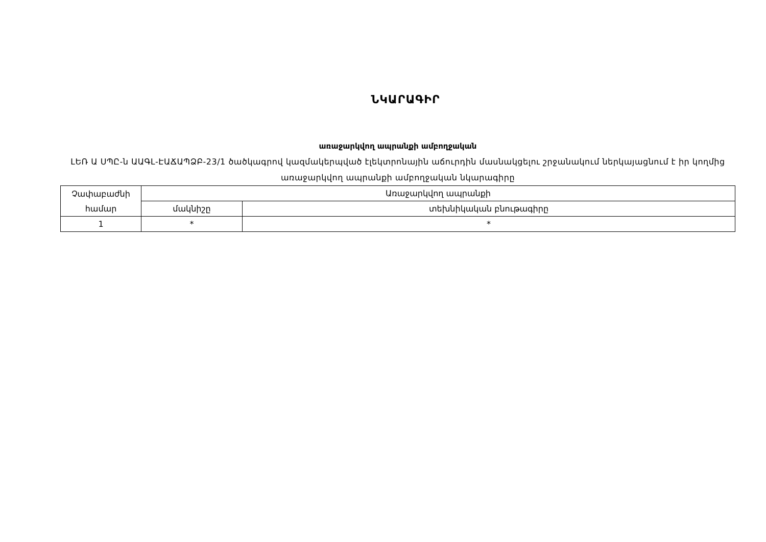ՆԿԱՐԱԳԻՐ
առաջարկվող ապրանքի ամբողջական
ԼԵՌ Ա ՍՊԸ-ն ԱԱԳԼ-ԷԱՃԱՊՁԲ-23/1 ծածկագրով կազմակերպված էլեկտրոնային աճուրդին մասնակցելու շրջանակում ներկայացնում է իր կողմից առաջարկվող ապրանքի ամբողջական նկարագիրը
| Չափաբաժնի համար | Առաջարկվող ապրանքի | |
| --- | --- | --- |
| | մակնիշը | տեխնիկական բնութագիրը |
| 1 | * | * |